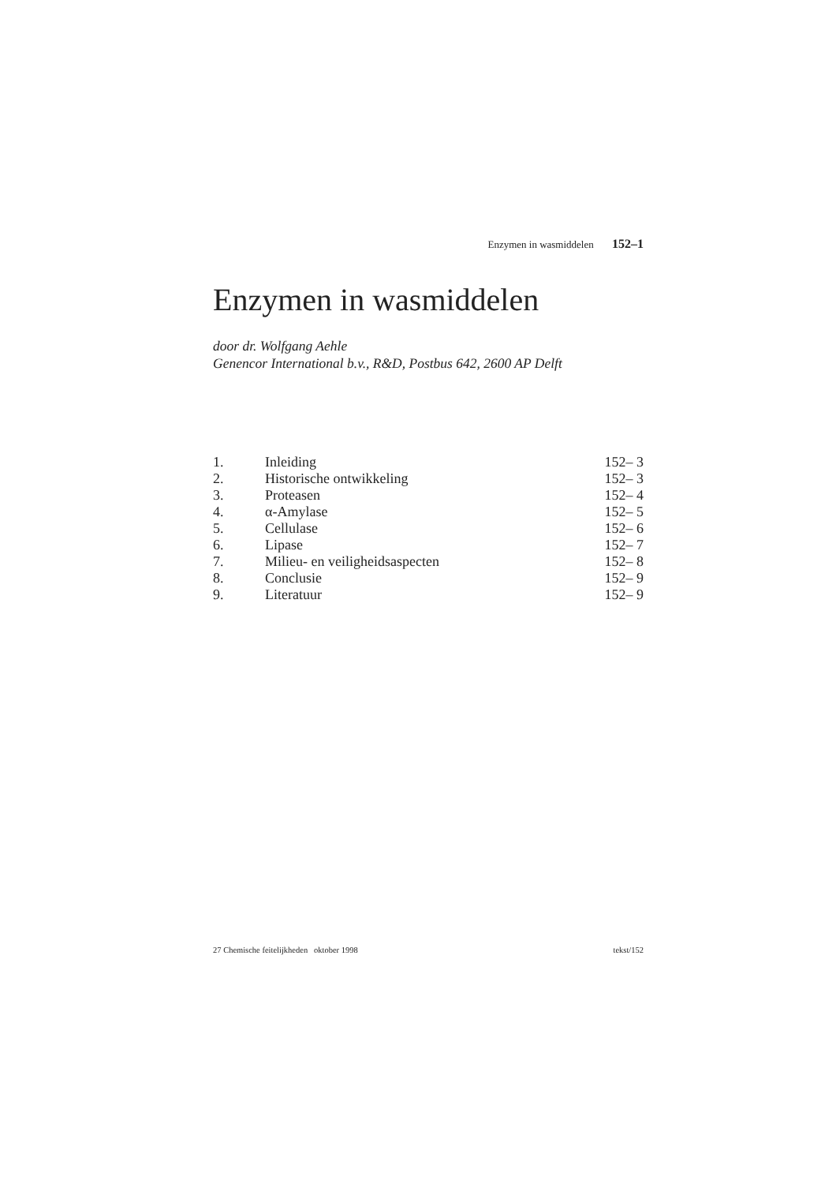Enzymen in wasmiddelen 152–1
Enzymen in wasmiddelen
door dr. Wolfgang Aehle
Genencor International b.v., R&D, Postbus 642, 2600 AP Delft
| 1. | Inleiding | 152– 3 |
| 2. | Historische ontwikkeling | 152– 3 |
| 3. | Proteasen | 152– 4 |
| 4. | α-Amylase | 152– 5 |
| 5. | Cellulase | 152– 6 |
| 6. | Lipase | 152– 7 |
| 7. | Milieu- en veiligheidsaspecten | 152– 8 |
| 8. | Conclusie | 152– 9 |
| 9. | Literatuur | 152– 9 |
27 Chemische feitelijkheden oktober 1998 tekst/152